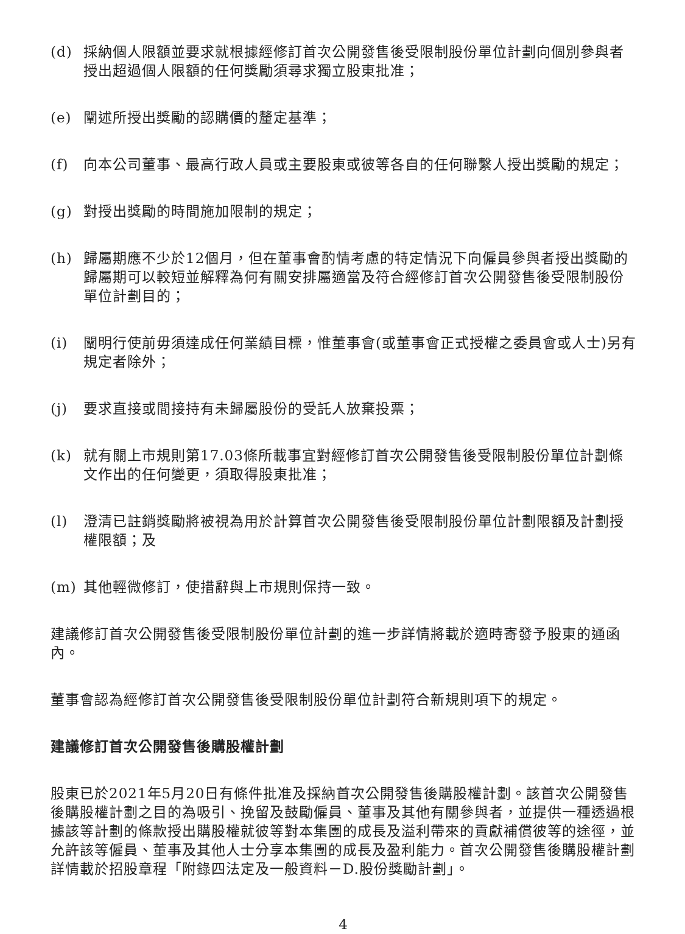(d) 採納個人限額並要求就根據經修訂首次公開發售後受限制股份單位計劃向個別參與者授出超過個人限額的任何獎勵須尋求獨立股東批准；
(e) 闡述所授出獎勵的認購價的釐定基準；
(f) 向本公司董事、最高行政人員或主要股東或彼等各自的任何聯繫人授出獎勵的規定；
(g) 對授出獎勵的時間施加限制的規定；
(h) 歸屬期應不少於12個月，但在董事會酌情考慮的特定情況下向僱員參與者授出獎勵的歸屬期可以較短並解釋為何有關安排屬適當及符合經修訂首次公開發售後受限制股份單位計劃目的；
(i) 闡明行使前毋須達成任何業績目標，惟董事會(或董事會正式授權之委員會或人士)另有規定者除外；
(j) 要求直接或間接持有未歸屬股份的受託人放棄投票；
(k) 就有關上市規則第17.03條所載事宜對經修訂首次公開發售後受限制股份單位計劃條文作出的任何變更，須取得股東批准；
(l) 澄清已註銷獎勵將被視為用於計算首次公開發售後受限制股份單位計劃限額及計劃授權限額；及
(m) 其他輕微修訂，使措辭與上市規則保持一致。
建議修訂首次公開發售後受限制股份單位計劃的進一步詳情將載於適時寄發予股東的通函內。
董事會認為經修訂首次公開發售後受限制股份單位計劃符合新規則項下的規定。
建議修訂首次公開發售後購股權計劃
股東已於2021年5月20日有條件批准及採納首次公開發售後購股權計劃。該首次公開發售後購股權計劃之目的為吸引、挽留及鼓勵僱員、董事及其他有關參與者，並提供一種透過根據該等計劃的條款授出購股權就彼等對本集團的成長及溢利帶來的貢獻補償彼等的途徑，並允許該等僱員、董事及其他人士分享本集團的成長及盈利能力。首次公開發售後購股權計劃詳情載於招股章程「附錄四法定及一般資料－D.股份獎勵計劃」。
4